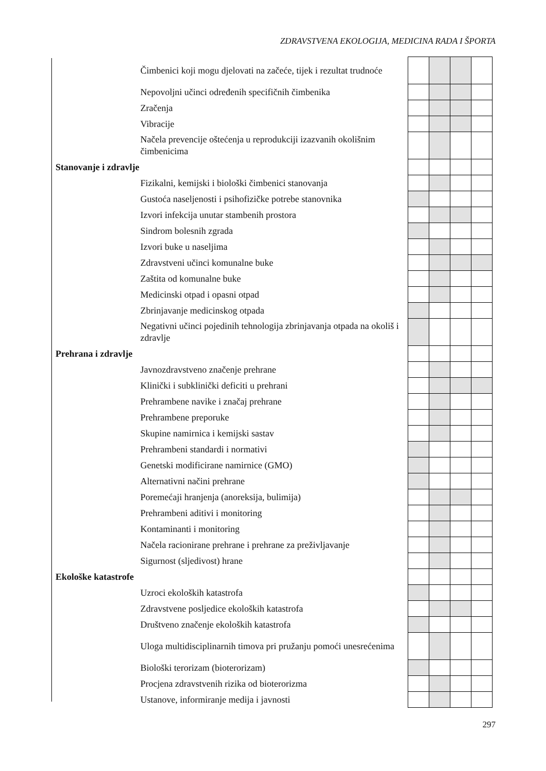ZDRAVSTVENA EKOLOGIJA, MEDICINA RADA I ŠPORTA
| | Čimbenici koji mogu djelovati na začeće, tijek i rezultat trudnoće | | | | |
| | Nepovoljni učinci određenih specifičnih čimbenika | | | | |
| | Zračenja | | | | |
| | Vibracije | | | | |
| | Načela prevencije oštećenja u reprodukciji izazvanih okolišnim čimbenicima | | | | |
| Stanovanje i zdravlje | | | | | |
| | Fizikalni, kemijski i biološki čimbenici stanovanja | | | | |
| | Gustoća naseljenosti i psihofizičke potrebe stanovnika | | | | |
| | Izvori infekcija unutar stambenih prostora | | | | |
| | Sindrom bolesnih zgrada | | | | |
| | Izvori buke u naseljima | | | | |
| | Zdravstveni učinci komunalne buke | | | | |
| | Zaštita od komunalne buke | | | | |
| | Medicinski otpad i opasni otpad | | | | |
| | Zbrinjavanje medicinskog otpada | | | | |
| | Negativni učinci pojedinih tehnologija zbrinjavanja otpada na okoliš i zdravlje | | | | |
| Prehrana i zdravlje | | | | | |
| | Javnozdravstveno značenje prehrane | | | | |
| | Klinički i subklinički deficiti u prehrani | | | | |
| | Prehrambene navike i značaj prehrane | | | | |
| | Prehrambene preporuke | | | | |
| | Skupine namirnica i kemijski sastav | | | | |
| | Prehrambeni standardi i normativi | | | | |
| | Genetski modificirane namirnice (GMO) | | | | |
| | Alternativni načini prehrane | | | | |
| | Poremećaji hranjenja (anoreksija, bulimija) | | | | |
| | Prehrambeni aditivi i monitoring | | | | |
| | Kontaminanti i monitoring | | | | |
| | Načela racionirane prehrane i prehrane za preživljavanje | | | | |
| | Sigurnost (sljedivost) hrane | | | | |
| Ekološke katastrofe | | | | | |
| | Uzroci ekoloških katastrofa | | | | |
| | Zdravstvene posljedice ekoloških katastrofa | | | | |
| | Društveno značenje ekoloških katastrofa | | | | |
| | Uloga multidisciplinarnih timova pri pružanju pomoći unesrećenima | | | | |
| | Biološki terorizam (bioterorizam) | | | | |
| | Procjena zdravstvenih rizika od bioterorizma | | | | |
| | Ustanove, informiranje medija i javnosti | | | | |
297